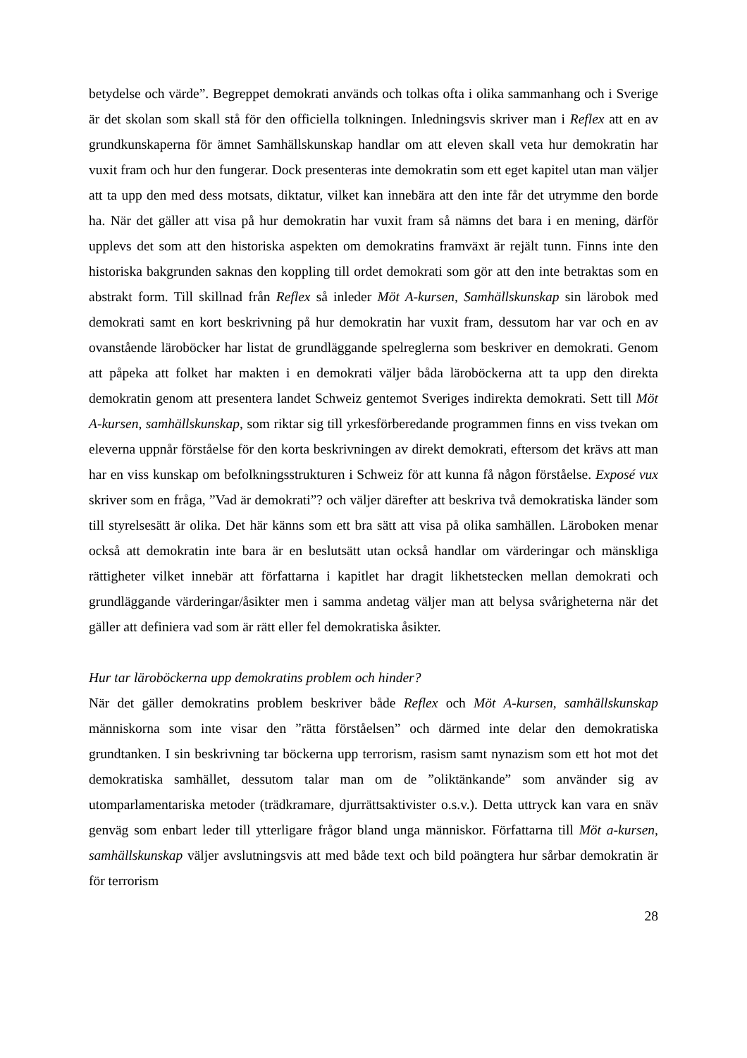betydelse och värde”. Begreppet demokrati används och tolkas ofta i olika sammanhang och i Sverige är det skolan som skall stå för den officiella tolkningen. Inledningsvis skriver man i Reflex att en av grundkunskaperna för ämnet Samhällskunskap handlar om att eleven skall veta hur demokratin har vuxit fram och hur den fungerar. Dock presenteras inte demokratin som ett eget kapitel utan man väljer att ta upp den med dess motsats, diktatur, vilket kan innebära att den inte får det utrymme den borde ha. När det gäller att visa på hur demokratin har vuxit fram så nämns det bara i en mening, därför upplevs det som att den historiska aspekten om demokratins framväxt är rejält tunn. Finns inte den historiska bakgrunden saknas den koppling till ordet demokrati som gör att den inte betraktas som en abstrakt form. Till skillnad från Reflex så inleder Möt A-kursen, Samhällskunskap sin lärobok med demokrati samt en kort beskrivning på hur demokratin har vuxit fram, dessutom har var och en av ovanstående läroböcker har listat de grundläggande spelreglerna som beskriver en demokrati. Genom att påpeka att folket har makten i en demokrati väljer båda läroböckerna att ta upp den direkta demokratin genom att presentera landet Schweiz gentemot Sveriges indirekta demokrati. Sett till Möt A-kursen, samhällskunskap, som riktar sig till yrkesförberedande programmen finns en viss tvekan om eleverna uppnår förståelse för den korta beskrivningen av direkt demokrati, eftersom det krävs att man har en viss kunskap om befolkningsstrukturen i Schweiz för att kunna få någon förståelse. Exposé vux skriver som en fråga, ”Vad är demokrati”? och väljer därefter att beskriva två demokratiska länder som till styrelsesätt är olika. Det här känns som ett bra sätt att visa på olika samhällen. Läroboken menar också att demokratin inte bara är en beslutsätt utan också handlar om värderingar och mänskliga rättigheter vilket innebär att författarna i kapitlet har dragit likhetstecken mellan demokrati och grundläggande värderingar/åsikter men i samma andetag väljer man att belysa svårigheterna när det gäller att definiera vad som är rätt eller fel demokratiska åsikter.
Hur tar läroböckerna upp demokratins problem och hinder?
När det gäller demokratins problem beskriver både Reflex och Möt A-kursen, samhällskunskap människorna som inte visar den ”rätta förståelsen” och därmed inte delar den demokratiska grundtanken. I sin beskrivning tar böckerna upp terrorism, rasism samt nynazism som ett hot mot det demokratiska samhället, dessutom talar man om de ”oliktänkande” som använder sig av utomparlamentariska metoder (trädkramare, djurrättsaktivister o.s.v.). Detta uttryck kan vara en snäv genväg som enbart leder till ytterligare frågor bland unga människor. Författarna till Möt a-kursen, samhällskunskap väljer avslutningsvis att med både text och bild poängtera hur sårbar demokratin är för terrorism
28